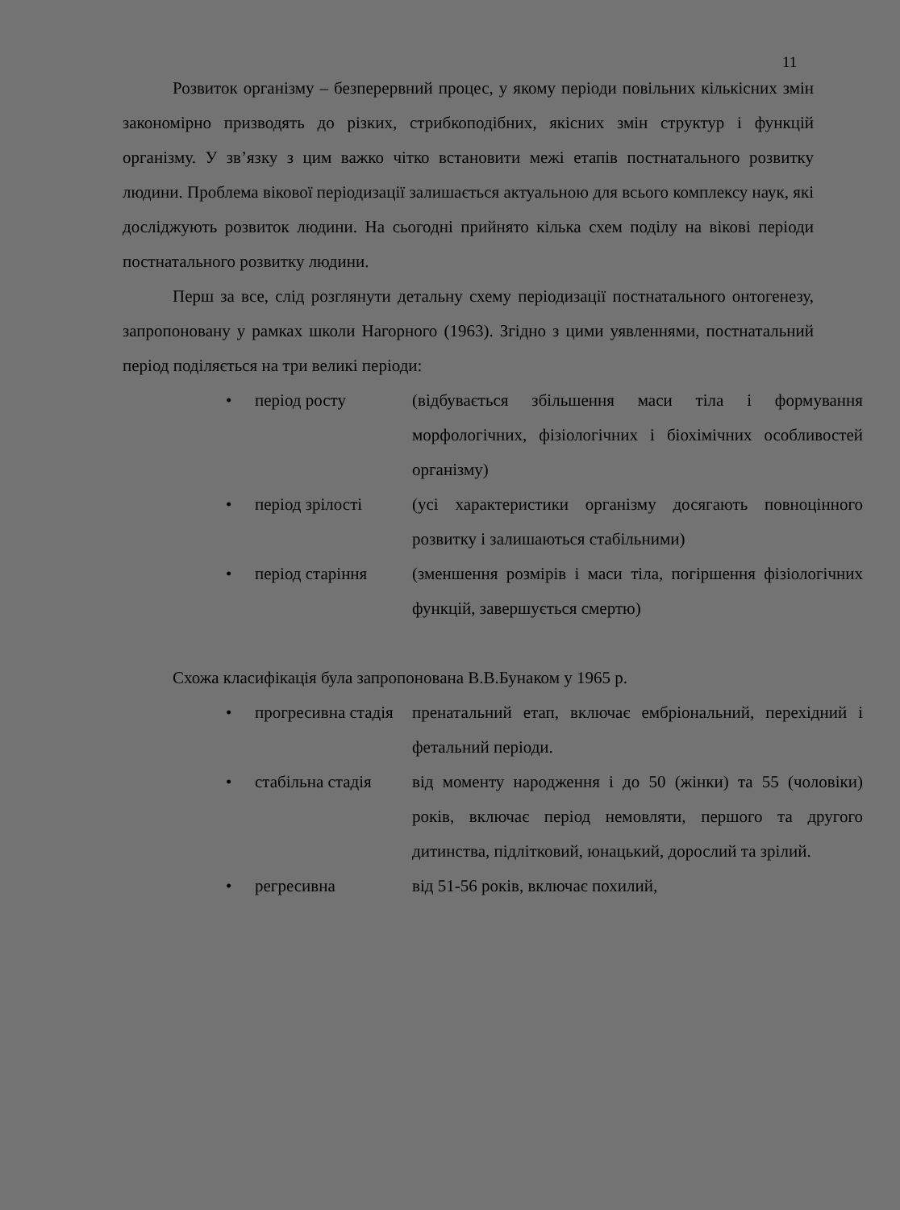11
Розвиток організму – безперервний процес, у якому періоди повільних кількісних змін закономірно призводять до різких, стрибкоподібних, якісних змін структур і функцій організму. У зв’язку з цим важко чітко встановити межі етапів постнатального розвитку людини. Проблема вікової періодизації залишається актуальною для всього комплексу наук, які досліджують розвиток людини. На сьогодні прийнято кілька схем поділу на вікові періоди постнатального розвитку людини.
Перш за все, слід розглянути детальну схему періодизації постнатального онтогенезу, запропоновану у рамках школи Нагорного (1963). Згідно з цими уявленнями, постнатальний період поділяється на три великі періоди:
| • | період росту | (відбувається збільшення маси тіла і формування морфологічних, фізіологічних і біохімічних особливостей організму) |
| • | період зрілості | (усі характеристики організму досягають повноцінного розвитку і залишаються стабільними) |
| • | період старіння | (зменшення розмірів і маси тіла, погіршення фізіологічних функцій, завершується смертю) |
Схожа класифікація була запропонована В.В.Бунаком у 1965 р.
| • | прогресивна стадія | пренатальний етап, включає ембріональний, перехідний і фетальний періоди. |
| • | стабільна стадія | від моменту народження і до 50 (жінки) та 55 (чоловіки) років, включає період немовляти, першого та другого дитинства, підлітковий, юнацький, дорослий та зрілий. |
| • | регресивна | від 51-56 років, включає похилий, |